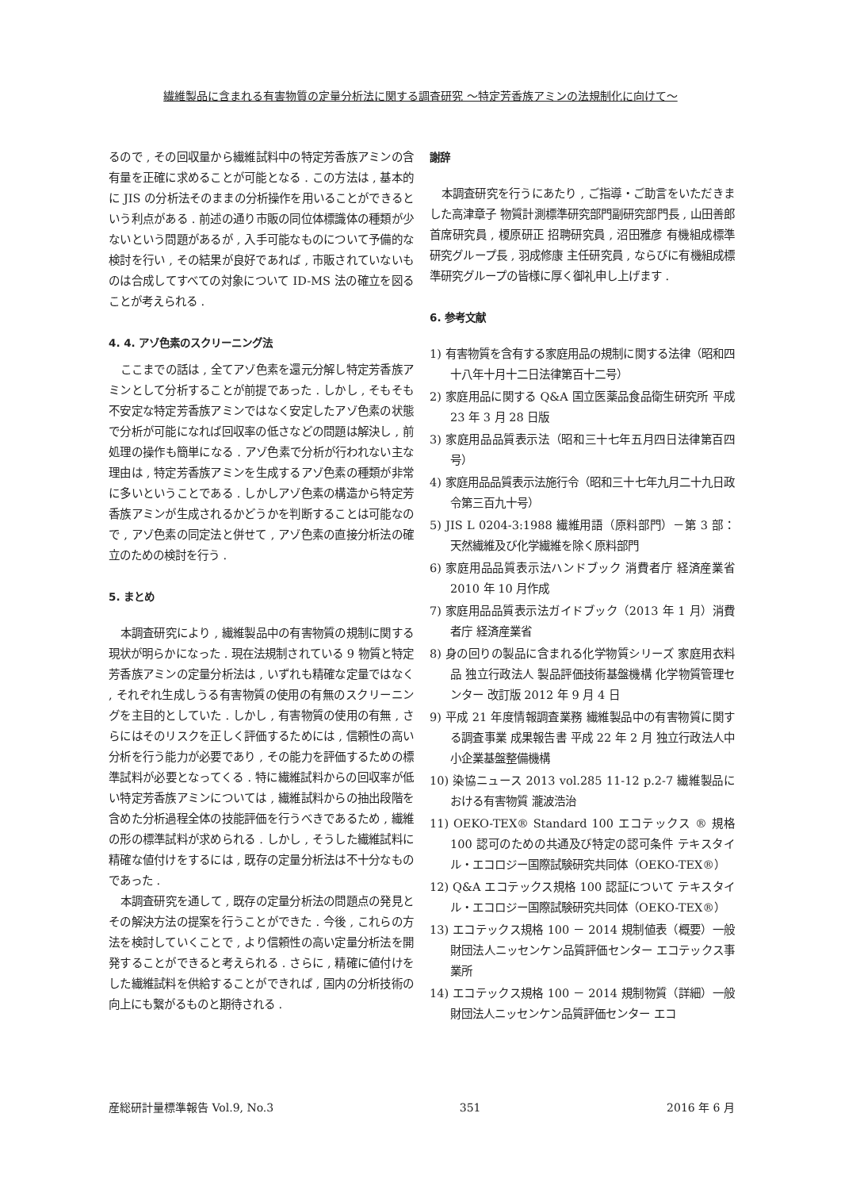繊維製品に含まれる有害物質の定量分析法に関する調査研究 ～特定芳香族アミンの法規制化に向けて～
るので , その回収量から繊維試料中の特定芳香族アミンの含有量を正確に求めることが可能となる . この方法は , 基本的に JIS の分析法そのままの分析操作を用いることができるという利点がある . 前述の通り市販の同位体標識体の種類が少ないという問題があるが , 入手可能なものについて予備的な検討を行い , その結果が良好であれば , 市販されていないものは合成してすべての対象について ID-MS 法の確立を図ることが考えられる .
4. 4. アゾ色素のスクリーニング法
ここまでの話は , 全てアゾ色素を還元分解し特定芳香族アミンとして分析することが前提であった . しかし , そもそも不安定な特定芳香族アミンではなく安定したアゾ色素の状態で分析が可能になれば回収率の低さなどの問題は解決し , 前処理の操作も簡単になる . アゾ色素で分析が行われない主な理由は , 特定芳香族アミンを生成するアゾ色素の種類が非常に多いということである . しかしアゾ色素の構造から特定芳香族アミンが生成されるかどうかを判断することは可能なので , アゾ色素の同定法と併せて , アゾ色素の直接分析法の確立のための検討を行う .
5. まとめ
本調査研究により , 繊維製品中の有害物質の規制に関する現状が明らかになった . 現在法規制されている 9 物質と特定芳香族アミンの定量分析法は , いずれも精確な定量ではなく , それぞれ生成しうる有害物質の使用の有無のスクリーニングを主目的としていた . しかし , 有害物質の使用の有無 , さらにはそのリスクを正しく評価するためには , 信頼性の高い分析を行う能力が必要であり , その能力を評価するための標準試料が必要となってくる . 特に繊維試料からの回収率が低い特定芳香族アミンについては , 繊維試料からの抽出段階を含めた分析過程全体の技能評価を行うべきであるため , 繊維の形の標準試料が求められる . しかし , そうした繊維試料に精確な値付けをするには , 既存の定量分析法は不十分なものであった .
本調査研究を通して , 既存の定量分析法の問題点の発見とその解決方法の提案を行うことができた . 今後 , これらの方法を検討していくことで , より信頼性の高い定量分析法を開発することができると考えられる . さらに , 精確に値付けをした繊維試料を供給することができれば , 国内の分析技術の向上にも繋がるものと期待される .
謝辞
本調査研究を行うにあたり , ご指導・ご助言をいただきました高津章子 物質計測標準研究部門副研究部門長 , 山田善郎 首席研究員 , 榎原研正 招聘研究員 , 沼田雅彦 有機組成標準研究グループ長 , 羽成修康 主任研究員 , ならびに有機組成標準研究グループの皆様に厚く御礼申し上げます .
6. 参考文献
1) 有害物質を含有する家庭用品の規制に関する法律（昭和四十八年十月十二日法律第百十二号）
2) 家庭用品に関する Q&A 国立医薬品食品衛生研究所 平成 23 年 3 月 28 日版
3) 家庭用品品質表示法（昭和三十七年五月四日法律第百四号）
4) 家庭用品品質表示法施行令（昭和三十七年九月二十九日政令第三百九十号）
5) JIS L 0204-3:1988 繊維用語（原料部門）－第 3 部：天然繊維及び化学繊維を除く原料部門
6) 家庭用品品質表示法ハンドブック 消費者庁 経済産業省 2010 年 10 月作成
7) 家庭用品品質表示法ガイドブック（2013 年 1 月）消費者庁 経済産業省
8) 身の回りの製品に含まれる化学物質シリーズ 家庭用衣料品 独立行政法人 製品評価技術基盤機構 化学物質管理センター 改訂版 2012 年 9 月 4 日
9) 平成 21 年度情報調査業務 繊維製品中の有害物質に関する調査事業 成果報告書 平成 22 年 2 月 独立行政法人中小企業基盤整備機構
10) 染協ニュース 2013 vol.285 11-12 p.2-7 繊維製品における有害物質 瀧波浩治
11) OEKO-TEX® Standard 100 エコテックス ® 規格 100 認可のための共通及び特定の認可条件 テキスタイル・エコロジー国際試験研究共同体（OEKO-TEX®）
12) Q&A エコテックス規格 100 認証について テキスタイル・エコロジー国際試験研究共同体（OEKO-TEX®）
13) エコテックス規格 100 － 2014 規制値表（概要）一般財団法人ニッセンケン品質評価センター エコテックス事業所
14) エコテックス規格 100 － 2014 規制物質（詳細）一般財団法人ニッセンケン品質評価センター エコ
産総研計量標準報告 Vol.9, No.3 351 2016 年 6 月